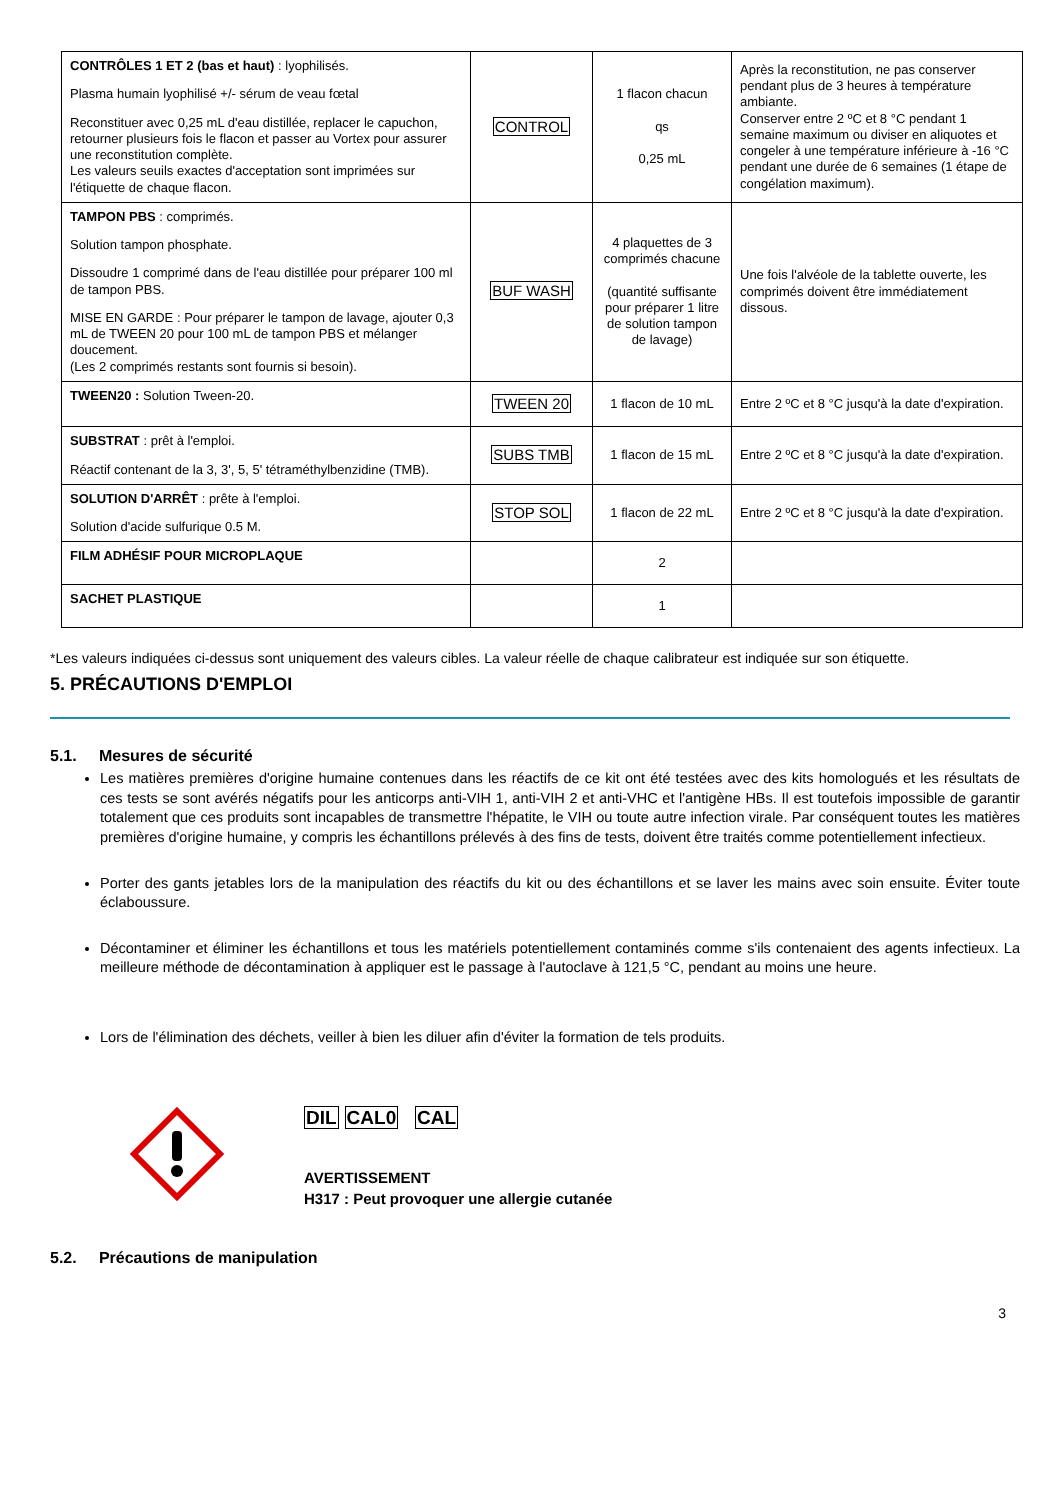| CONTRÔLES 1 ET 2 (bas et haut) : lyophilisés. Plasma humain lyophilisé +/- sérum de veau fœtal Reconstituer avec 0,25 mL d'eau distillée, replacer le capuchon, retourner plusieurs fois le flacon et passer au Vortex pour assurer une reconstitution complète. Les valeurs seuils exactes d'acceptation sont imprimées sur l'étiquette de chaque flacon. | CONTROL | 1 flacon chacun qs 0,25 mL | Après la reconstitution, ne pas conserver pendant plus de 3 heures à température ambiante. Conserver entre 2 ºC et 8 °C pendant 1 semaine maximum ou diviser en aliquotes et congeler à une température inférieure à -16 °C pendant une durée de 6 semaines (1 étape de congélation maximum). |
| TAMPON PBS : comprimés. Solution tampon phosphate. Dissoudre 1 comprimé dans de l'eau distillée pour préparer 100 ml de tampon PBS. MISE EN GARDE : Pour préparer le tampon de lavage, ajouter 0,3 mL de TWEEN 20 pour 100 mL de tampon PBS et mélanger doucement. (Les 2 comprimés restants sont fournis si besoin). | BUF WASH | 4 plaquettes de 3 comprimés chacune (quantité suffisante pour préparer 1 litre de solution tampon de lavage) | Une fois l'alvéole de la tablette ouverte, les comprimés doivent être immédiatement dissous. |
| TWEEN20 : Solution Tween-20. | TWEEN 20 | 1 flacon de 10 mL | Entre 2 ºC et 8 °C jusqu'à la date d'expiration. |
| SUBSTRAT : prêt à l'emploi. Réactif contenant de la 3, 3', 5, 5' tétraméthylbenzidine (TMB). | SUBS TMB | 1 flacon de 15 mL | Entre 2 ºC et 8 °C jusqu'à la date d'expiration. |
| SOLUTION D'ARRÊT : prête à l'emploi. Solution d'acide sulfurique 0.5 M. | STOP SOL | 1 flacon de 22 mL | Entre 2 ºC et 8 °C jusqu'à la date d'expiration. |
| FILM ADHÉSIF POUR MICROPLAQUE | | 2 | |
| SACHET PLASTIQUE | | 1 | |
*Les valeurs indiquées ci-dessus sont uniquement des valeurs cibles. La valeur réelle de chaque calibrateur est indiquée sur son étiquette.
5. PRÉCAUTIONS D'EMPLOI
5.1. Mesures de sécurité
Les matières premières d'origine humaine contenues dans les réactifs de ce kit ont été testées avec des kits homologués et les résultats de ces tests se sont avérés négatifs pour les anticorps anti-VIH 1, anti-VIH 2 et anti-VHC et l'antigène HBs. Il est toutefois impossible de garantir totalement que ces produits sont incapables de transmettre l'hépatite, le VIH ou toute autre infection virale. Par conséquent toutes les matières premières d'origine humaine, y compris les échantillons prélevés à des fins de tests, doivent être traités comme potentiellement infectieux.
Porter des gants jetables lors de la manipulation des réactifs du kit ou des échantillons et se laver les mains avec soin ensuite. Éviter toute éclaboussure.
Décontaminer et éliminer les échantillons et tous les matériels potentiellement contaminés comme s'ils contenaient des agents infectieux. La meilleure méthode de décontamination à appliquer est le passage à l'autoclave à 121,5 °C, pendant au moins une heure.
Lors de l'élimination des déchets, veiller à bien les diluer afin d'éviter la formation de tels produits.
DIL CAL0 CAL
AVERTISSEMENT
H317 : Peut provoquer une allergie cutanée
5.2. Précautions de manipulation
3